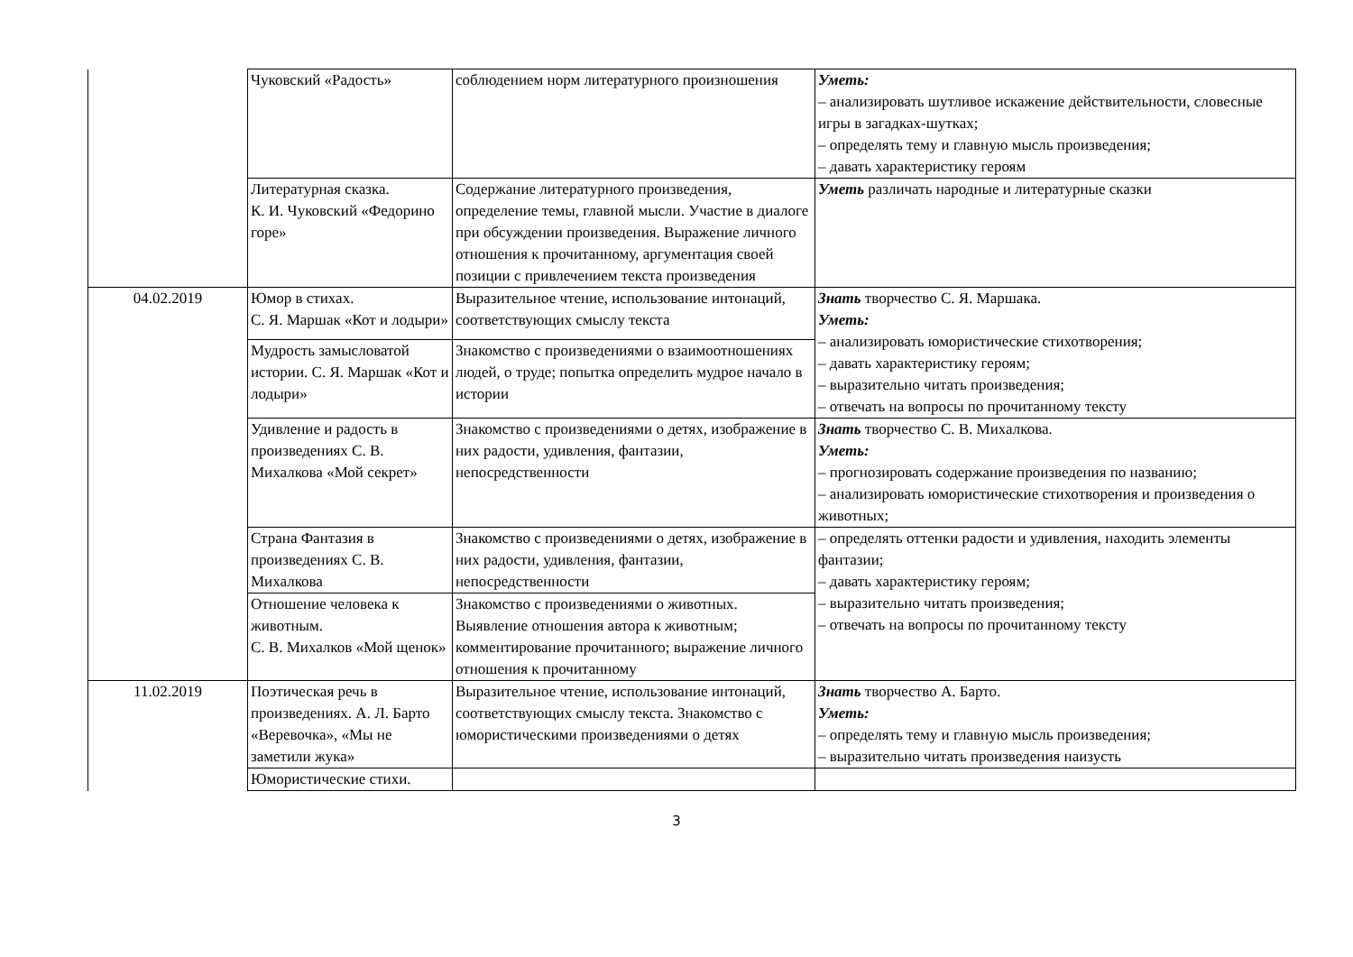| | Чуковский «Радость» | соблюдением норм литературного произношения | Уметь: – анализировать шутливое искажение действительности, словесные игры в загадках-шутках; – определять тему и главную мысль произведения; – давать характеристику героям |
| | Литературная сказка. К. И. Чуковский «Федорино горе» | Содержание литературного произведения, определение темы, главной мысли. Участие в диалоге при обсуждении произведения. Выражение личного отношения к прочитанному, аргументация своей позиции с привлечением текста произведения | Уметь различать народные и литературные сказки |
| 04.02.2019 | Юмор в стихах. С. Я. Маршак «Кот и лодыри» | Выразительное чтение, использование интонаций, соответствующих смыслу текста | Знать творчество С. Я. Маршака. Уметь: – анализировать юмористические стихотворения; – давать характеристику героям; – выразительно читать произведения; – отвечать на вопросы по прочитанному тексту |
| | Мудрость замысловатой истории. С. Я. Маршак «Кот и лодыри» | Знакомство с произведениями о взаимоотношениях людей, о труде; попытка определить мудрое начало в истории | |
| | Удивление и радость в произведениях С. В. Михалкова «Мой секрет» | Знакомство с произведениями о детях, изображение в них радости, удивления, фантазии, непосредственности | Знать творчество С. В. Михалкова. Уметь: – прогнозировать содержание произведения по названию; – анализировать юмористические стихотворения и произведения о животных; |
| | Страна Фантазия в произведениях С. В. Михалкова | Знакомство с произведениями о детях, изображение в них радости, удивления, фантазии, непосредственности | – определять оттенки радости и удивления, находить элементы фантазии; – давать характеристику героям; – выразительно читать произведения; – отвечать на вопросы по прочитанному тексту |
| | Отношение человека к животным. С. В. Михалков «Мой щенок» | Знакомство с произведениями о животных. Выявление отношения автора к животным; комментирование прочитанного; выражение личного отношения к прочитанному | |
| 11.02.2019 | Поэтическая речь в произведениях. А. Л. Барто «Веревочка», «Мы не заметили жука» | Выразительное чтение, использование интонаций, соответствующих смыслу текста. Знакомство с юмористическими произведениями о детях | Знать творчество А. Барто. Уметь: – определять тему и главную мысль произведения; – выразительно читать произведения наизусть |
| | Юмористические стихи. | | |
3